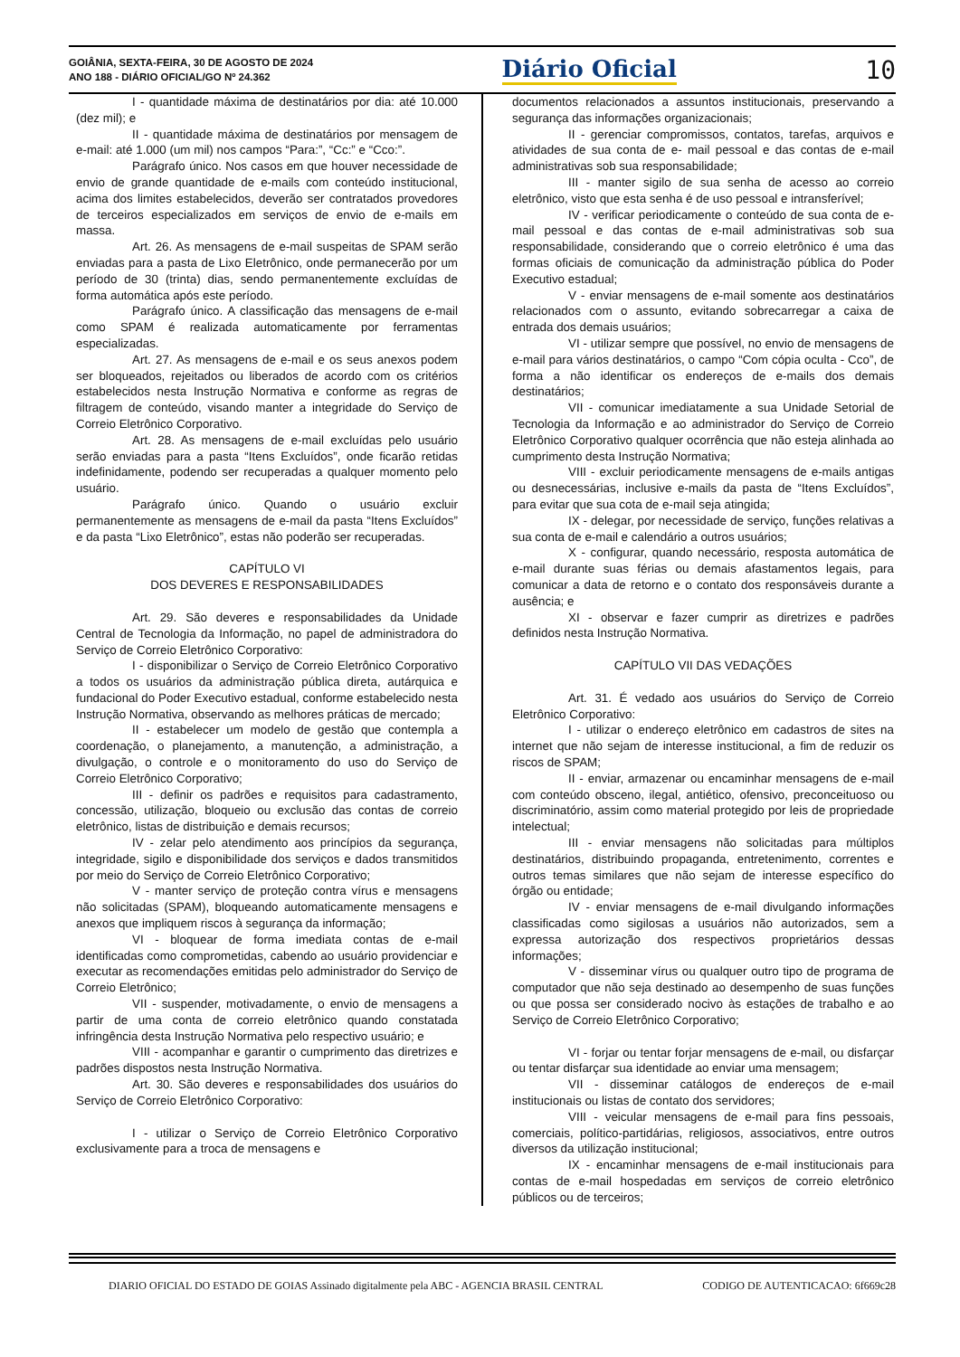GOIÂNIA, SEXTA-FEIRA, 30 DE AGOSTO DE 2024
ANO 188 - DIÁRIO OFICIAL/GO Nº 24.362
Diário Oficial 10
I - quantidade máxima de destinatários por dia: até 10.000 (dez mil); e
II - quantidade máxima de destinatários por mensagem de e-mail: até 1.000 (um mil) nos campos “Para:”, “Cc:” e “Cco:”.
Parágrafo único. Nos casos em que houver necessidade de envio de grande quantidade de e-mails com conteúdo institucional, acima dos limites estabelecidos, deverão ser contratados provedores de terceiros especializados em serviços de envio de e-mails em massa.
Art. 26. As mensagens de e-mail suspeitas de SPAM serão enviadas para a pasta de Lixo Eletrônico, onde permanecerão por um período de 30 (trinta) dias, sendo permanentemente excluídas de forma automática após este período.
Parágrafo único. A classificação das mensagens de e-mail como SPAM é realizada automaticamente por ferramentas especializadas.
Art. 27. As mensagens de e-mail e os seus anexos podem ser bloqueados, rejeitados ou liberados de acordo com os critérios estabelecidos nesta Instrução Normativa e conforme as regras de filtragem de conteúdo, visando manter a integridade do Serviço de Correio Eletrônico Corporativo.
Art. 28. As mensagens de e-mail excluídas pelo usuário serão enviadas para a pasta “Itens Excluídos”, onde ficarão retidas indefinidamente, podendo ser recuperadas a qualquer momento pelo usuário.
Parágrafo único. Quando o usuário excluir permanentemente as mensagens de e-mail da pasta “Itens Excluídos” e da pasta “Lixo Eletrônico”, estas não poderão ser recuperadas.
CAPÍTULO VI
DOS DEVERES E RESPONSABILIDADES
Art. 29. São deveres e responsabilidades da Unidade Central de Tecnologia da Informação, no papel de administradora do Serviço de Correio Eletrônico Corporativo:
I - disponibilizar o Serviço de Correio Eletrônico Corporativo a todos os usuários da administração pública direta, autárquica e fundacional do Poder Executivo estadual, conforme estabelecido nesta Instrução Normativa, observando as melhores práticas de mercado;
II - estabelecer um modelo de gestão que contempla a coordenação, o planejamento, a manutenção, a administração, a divulgação, o controle e o monitoramento do uso do Serviço de Correio Eletrônico Corporativo;
III - definir os padrões e requisitos para cadastramento, concessão, utilização, bloqueio ou exclusão das contas de correio eletrônico, listas de distribuição e demais recursos;
IV - zelar pelo atendimento aos princípios da segurança, integridade, sigilo e disponibilidade dos serviços e dados transmitidos por meio do Serviço de Correio Eletrônico Corporativo;
V - manter serviço de proteção contra vírus e mensagens não solicitadas (SPAM), bloqueando automaticamente mensagens e anexos que impliquem riscos à segurança da informação;
VI - bloquear de forma imediata contas de e-mail identificadas como comprometidas, cabendo ao usuário providenciar e executar as recomendações emitidas pelo administrador do Serviço de Correio Eletrônico;
VII - suspender, motivadamente, o envio de mensagens a partir de uma conta de correio eletrônico quando constatada infringência desta Instrução Normativa pelo respectivo usuário; e
VIII - acompanhar e garantir o cumprimento das diretrizes e padrões dispostos nesta Instrução Normativa.
Art. 30. São deveres e responsabilidades dos usuários do Serviço de Correio Eletrônico Corporativo:
I - utilizar o Serviço de Correio Eletrônico Corporativo exclusivamente para a troca de mensagens e
documentos relacionados a assuntos institucionais, preservando a segurança das informações organizacionais;
II - gerenciar compromissos, contatos, tarefas, arquivos e atividades de sua conta de e- mail pessoal e das contas de e-mail administrativas sob sua responsabilidade;
III - manter sigilo de sua senha de acesso ao correio eletrônico, visto que esta senha é de uso pessoal e intransferível;
IV - verificar periodicamente o conteúdo de sua conta de e-mail pessoal e das contas de e-mail administrativas sob sua responsabilidade, considerando que o correio eletrônico é uma das formas oficiais de comunicação da administração pública do Poder Executivo estadual;
V - enviar mensagens de e-mail somente aos destinatários relacionados com o assunto, evitando sobrecarregar a caixa de entrada dos demais usuários;
VI - utilizar sempre que possível, no envio de mensagens de e-mail para vários destinatários, o campo “Com cópia oculta - Cco”, de forma a não identificar os endereços de e-mails dos demais destinatários;
VII - comunicar imediatamente a sua Unidade Setorial de Tecnologia da Informação e ao administrador do Serviço de Correio Eletrônico Corporativo qualquer ocorrência que não esteja alinhada ao cumprimento desta Instrução Normativa;
VIII - excluir periodicamente mensagens de e-mails antigas ou desnecessárias, inclusive e-mails da pasta de “Itens Excluídos”, para evitar que sua cota de e-mail seja atingida;
IX - delegar, por necessidade de serviço, funções relativas a sua conta de e-mail e calendário a outros usuários;
X - configurar, quando necessário, resposta automática de e-mail durante suas férias ou demais afastamentos legais, para comunicar a data de retorno e o contato dos responsáveis durante a ausência; e
XI - observar e fazer cumprir as diretrizes e padrões definidos nesta Instrução Normativa.
CAPÍTULO VII DAS VEDAÇÕES
Art. 31. É vedado aos usuários do Serviço de Correio Eletrônico Corporativo:
I - utilizar o endereço eletrônico em cadastros de sites na internet que não sejam de interesse institucional, a fim de reduzir os riscos de SPAM;
II - enviar, armazenar ou encaminhar mensagens de e-mail com conteúdo obsceno, ilegal, antiético, ofensivo, preconceituoso ou discriminatório, assim como material protegido por leis de propriedade intelectual;
III - enviar mensagens não solicitadas para múltiplos destinatários, distribuindo propaganda, entretenimento, correntes e outros temas similares que não sejam de interesse específico do órgão ou entidade;
IV - enviar mensagens de e-mail divulgando informações classificadas como sigilosas a usuários não autorizados, sem a expressa autorização dos respectivos proprietários dessas informações;
V - disseminar vírus ou qualquer outro tipo de programa de computador que não seja destinado ao desempenho de suas funções ou que possa ser considerado nocivo às estações de trabalho e ao Serviço de Correio Eletrônico Corporativo;
VI - forjar ou tentar forjar mensagens de e-mail, ou disfarçar ou tentar disfarçar sua identidade ao enviar uma mensagem;
VII - disseminar catálogos de endereços de e-mail institucionais ou listas de contato dos servidores;
VIII - veicular mensagens de e-mail para fins pessoais, comerciais, político-partidárias, religiosos, associativos, entre outros diversos da utilização institucional;
IX - encaminhar mensagens de e-mail institucionais para contas de e-mail hospedadas em serviços de correio eletrônico públicos ou de terceiros;
DIARIO OFICIAL DO ESTADO DE GOIAS Assinado digitalmente pela ABC - AGENCIA BRASIL CENTRAL CODIGO DE AUTENTICACAO: 6f669c28